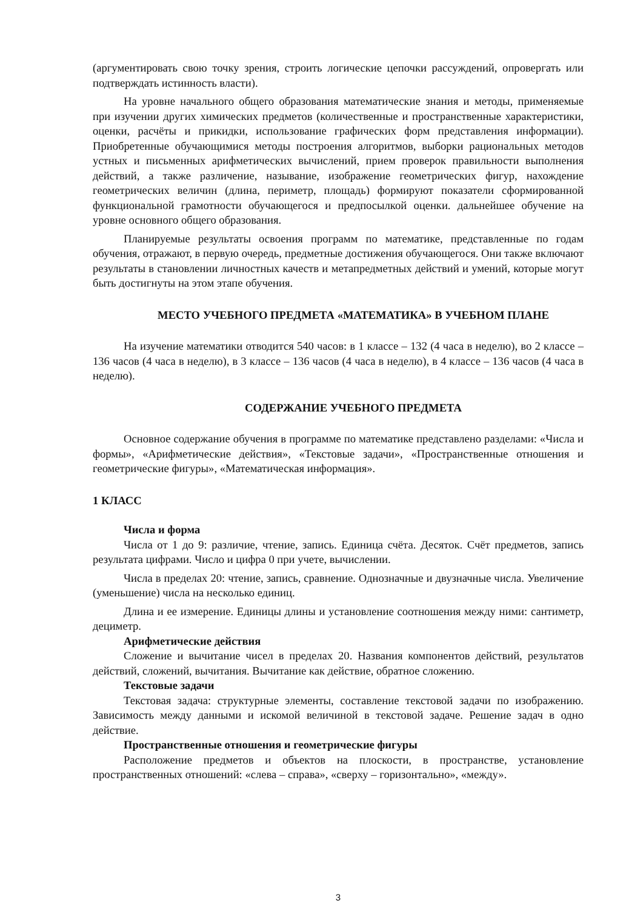(аргументировать свою точку зрения, строить логические цепочки рассуждений, опровергать или подтверждать истинность власти).
На уровне начального общего образования математические знания и методы, применяемые при изучении других химических предметов (количественные и пространственные характеристики, оценки, расчёты и прикидки, использование графических форм представления информации). Приобретенные обучающимися методы построения алгоритмов, выборки рациональных методов устных и письменных арифметических вычислений, прием проверок правильности выполнения действий, а также различение, называние, изображение геометрических фигур, нахождение геометрических величин (длина, периметр, площадь) формируют показатели сформированной функциональной грамотности обучающегося и предпосылкой оценки. дальнейшее обучение на уровне основного общего образования.
Планируемые результаты освоения программ по математике, представленные по годам обучения, отражают, в первую очередь, предметные достижения обучающегося. Они также включают результаты в становлении личностных качеств и метапредметных действий и умений, которые могут быть достигнуты на этом этапе обучения.
МЕСТО УЧЕБНОГО ПРЕДМЕТА «МАТЕМАТИКА» В УЧЕБНОМ ПЛАНЕ
На изучение математики отводится 540 часов: в 1 классе – 132 (4 часа в неделю), во 2 классе – 136 часов (4 часа в неделю), в 3 классе – 136 часов (4 часа в неделю), в 4 классе – 136 часов (4 часа в неделю).
СОДЕРЖАНИЕ УЧЕБНОГО ПРЕДМЕТА
Основное содержание обучения в программе по математике представлено разделами: «Числа и формы», «Арифметические действия», «Текстовые задачи», «Пространственные отношения и геометрические фигуры», «Математическая информация».
1 КЛАСС
Числа и форма
Числа от 1 до 9: различие, чтение, запись. Единица счёта. Десяток. Счёт предметов, запись результата цифрами. Число и цифра 0 при учете, вычислении.
Числа в пределах 20: чтение, запись, сравнение. Однозначные и двузначные числа. Увеличение (уменьшение) числа на несколько единиц.
Длина и ее измерение. Единицы длины и установление соотношения между ними: сантиметр, дециметр.
Арифметические действия
Сложение и вычитание чисел в пределах 20. Названия компонентов действий, результатов действий, сложений, вычитания. Вычитание как действие, обратное сложению.
Текстовые задачи
Текстовая задача: структурные элементы, составление текстовой задачи по изображению. Зависимость между данными и искомой величиной в текстовой задаче. Решение задач в одно действие.
Пространственные отношения и геометрические фигуры
Расположение предметов и объектов на плоскости, в пространстве, установление пространственных отношений: «слева – справа», «сверху – горизонтально», «между».
3